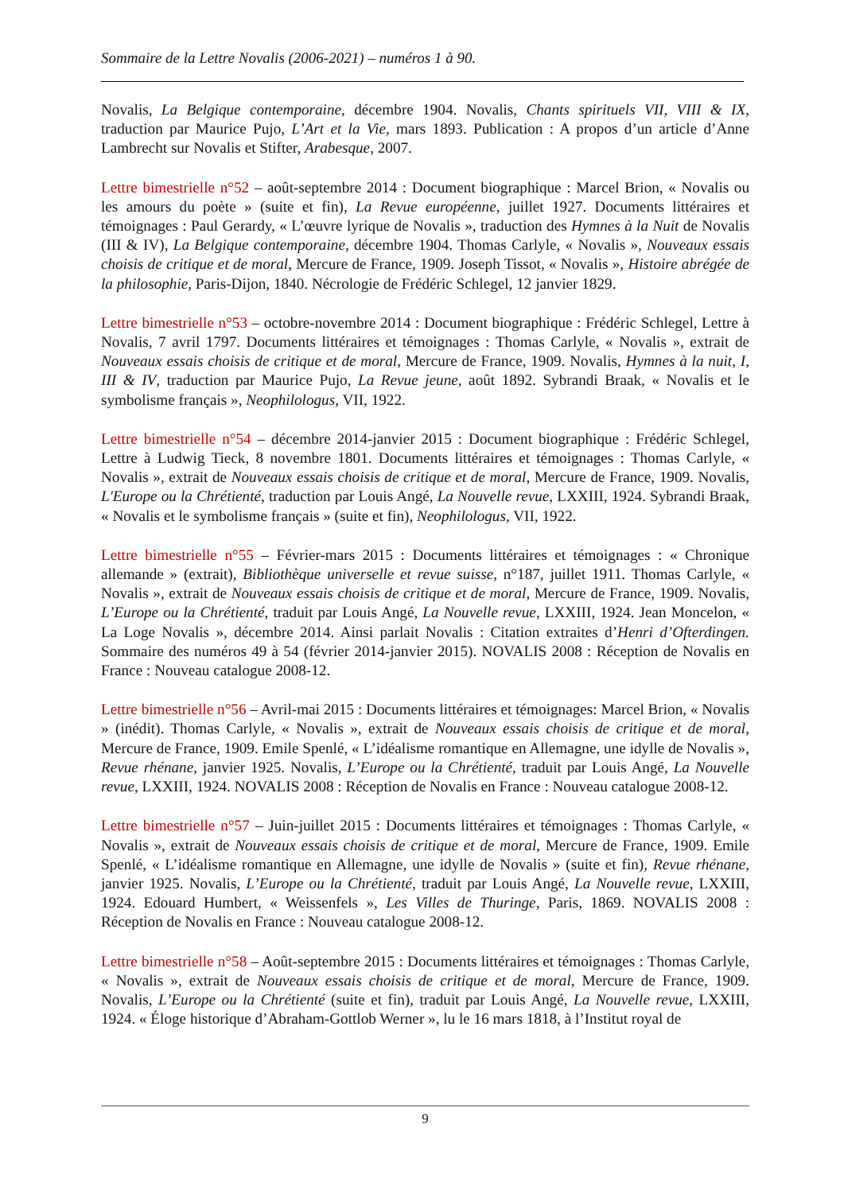Sommaire de la Lettre Novalis (2006-2021) – numéros 1 à 90.
Novalis, La Belgique contemporaine, décembre 1904. Novalis, Chants spirituels VII, VIII & IX, traduction par Maurice Pujo, L’Art et la Vie, mars 1893. Publication : A propos d’un article d’Anne Lambrecht sur Novalis et Stifter, Arabesque, 2007.
Lettre bimestrielle n°52 – août-septembre 2014 : Document biographique : Marcel Brion, « Novalis ou les amours du poète » (suite et fin), La Revue européenne, juillet 1927. Documents littéraires et témoignages : Paul Gerardy, « L’œuvre lyrique de Novalis », traduction des Hymnes à la Nuit de Novalis (III & IV), La Belgique contemporaine, décembre 1904. Thomas Carlyle, « Novalis », Nouveaux essais choisis de critique et de moral, Mercure de France, 1909. Joseph Tissot, « Novalis », Histoire abrégée de la philosophie, Paris-Dijon, 1840. Nécrologie de Frédéric Schlegel, 12 janvier 1829.
Lettre bimestrielle n°53 – octobre-novembre 2014 : Document biographique : Frédéric Schlegel, Lettre à Novalis, 7 avril 1797. Documents littéraires et témoignages : Thomas Carlyle, « Novalis », extrait de Nouveaux essais choisis de critique et de moral, Mercure de France, 1909. Novalis, Hymnes à la nuit, I, III & IV, traduction par Maurice Pujo, La Revue jeune, août 1892. Sybrandi Braak, « Novalis et le symbolisme français », Neophilologus, VII, 1922.
Lettre bimestrielle n°54 – décembre 2014-janvier 2015 : Document biographique : Frédéric Schlegel, Lettre à Ludwig Tieck, 8 novembre 1801. Documents littéraires et témoignages : Thomas Carlyle, « Novalis », extrait de Nouveaux essais choisis de critique et de moral, Mercure de France, 1909. Novalis, L'Europe ou la Chrétienté, traduction par Louis Angé, La Nouvelle revue, LXXIII, 1924. Sybrandi Braak, « Novalis et le symbolisme français » (suite et fin), Neophilologus, VII, 1922.
Lettre bimestrielle n°55 – Février-mars 2015 : Documents littéraires et témoignages : « Chronique allemande » (extrait), Bibliothèque universelle et revue suisse, n°187, juillet 1911. Thomas Carlyle, « Novalis », extrait de Nouveaux essais choisis de critique et de moral, Mercure de France, 1909. Novalis, L’Europe ou la Chrétienté, traduit par Louis Angé, La Nouvelle revue, LXXIII, 1924. Jean Moncelon, « La Loge Novalis », décembre 2014. Ainsi parlait Novalis : Citation extraites d’Henri d’Ofterdingen. Sommaire des numéros 49 à 54 (février 2014-janvier 2015). NOVALIS 2008 : Réception de Novalis en France : Nouveau catalogue 2008-12.
Lettre bimestrielle n°56 – Avril-mai 2015 : Documents littéraires et témoignages: Marcel Brion, « Novalis » (inédit). Thomas Carlyle, « Novalis », extrait de Nouveaux essais choisis de critique et de moral, Mercure de France, 1909. Emile Spenlé, « L’idéalisme romantique en Allemagne, une idylle de Novalis », Revue rhénane, janvier 1925. Novalis, L’Europe ou la Chrétienté, traduit par Louis Angé, La Nouvelle revue, LXXIII, 1924. NOVALIS 2008 : Réception de Novalis en France : Nouveau catalogue 2008-12.
Lettre bimestrielle n°57 – Juin-juillet 2015 : Documents littéraires et témoignages : Thomas Carlyle, « Novalis », extrait de Nouveaux essais choisis de critique et de moral, Mercure de France, 1909. Emile Spenlé, « L’idéalisme romantique en Allemagne, une idylle de Novalis » (suite et fin), Revue rhénane, janvier 1925. Novalis, L’Europe ou la Chrétienté, traduit par Louis Angé, La Nouvelle revue, LXXIII, 1924. Edouard Humbert, « Weissenfels », Les Villes de Thuringe, Paris, 1869. NOVALIS 2008 : Réception de Novalis en France : Nouveau catalogue 2008-12.
Lettre bimestrielle n°58 – Août-septembre 2015 : Documents littéraires et témoignages : Thomas Carlyle, « Novalis », extrait de Nouveaux essais choisis de critique et de moral, Mercure de France, 1909. Novalis, L’Europe ou la Chrétienté (suite et fin), traduit par Louis Angé, La Nouvelle revue, LXXIII, 1924. « Éloge historique d’Abraham-Gottlob Werner », lu le 16 mars 1818, à l’Institut royal de
9